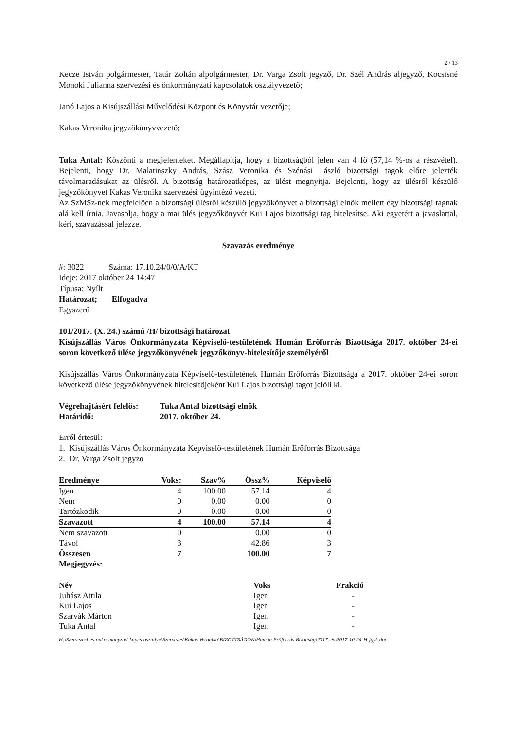2 / 13
Kecze István polgármester, Tatár Zoltán alpolgármester, Dr. Varga Zsolt jegyző, Dr. Szél András aljegyző, Kocsisné Monoki Julianna szervezési és önkormányzati kapcsolatok osztályvezető;
Janó Lajos a Kisújszállási Művelődési Központ és Könyvtár vezetője;
Kakas Veronika jegyzőkönyvvezető;
Tuka Antal: Köszönti a megjelenteket. Megállapítja, hogy a bizottságból jelen van 4 fő (57,14 %-os a részvétel). Bejelenti, hogy Dr. Malatinszky András, Szász Veronika és Szénási László bizottsági tagok előre jelezték távolmaradásukat az ülésről. A bizottság határozatképes, az ülést megnyitja. Bejelenti, hogy az ülésről készülő jegyzőkönyvet Kakas Veronika szervezési ügyintéző vezeti.
Az SzMSz-nek megfelelően a bizottsági ülésről készülő jegyzőkönyvet a bizottsági elnök mellett egy bizottsági tagnak alá kell írnia. Javasolja, hogy a mai ülés jegyzőkönyvét Kui Lajos bizottsági tag hitelesítse. Aki egyetért a javaslattal, kéri, szavazással jelezze.
Szavazás eredménye
#: 3022 Száma: 17.10.24/0/0/A/KT
Ideje: 2017 október 24 14:47
Típusa: Nyílt
Határozat; Elfogadva
Egyszerű
101/2017. (X. 24.) számú /H/ bizottsági határozat
Kisújszállás Város Önkormányzata Képviselő-testületének Humán Erőforrás Bizottsága 2017. október 24-ei soron következő ülése jegyzőkönyvének jegyzőkönyv-hitelesítője személyéről
Kisújszállás Város Önkormányzata Képviselő-testületének Humán Erőforrás Bizottsága a 2017. október 24-ei soron következő ülése jegyzőkönyvének hitelesítőjeként Kui Lajos bizottsági tagot jelöli ki.
| Végrehajtásért felelős: | Tuka Antal bizottsági elnök |
| Határidő: | 2017. október 24. |
Erről értesül:
1. Kisújszállás Város Önkormányzata Képviselő-testületének Humán Erőforrás Bizottsága
2. Dr. Varga Zsolt jegyző
| Eredménye | Voks: | Szav% | Össz% | Képviselő |
| Igen | 4 | 100.00 | 57.14 | 4 |
| Nem | 0 | 0.00 | 0.00 | 0 |
| Tartózkodik | 0 | 0.00 | 0.00 | 0 |
| Szavazott | 4 | 100.00 | 57.14 | 4 |
| Nem szavazott | 0 | | 0.00 | 0 |
| Távol | 3 | | 42.86 | 3 |
| Összesen | 7 | | 100.00 | 7 |
Megjegyzés:
| Név | Voks | Frakció |
| --- | --- | --- |
| Juhász Attila | Igen | - |
| Kui Lajos | Igen | - |
| Szarvák Márton | Igen | - |
| Tuka Antal | Igen | - |
H:\Szervezesi-es-onkormanyzati-kapcs-osztalya\Szervezes\Kakas Veronika\BIZOTTSÁGOK\Humán Erőforrás Bizottság\2017. év\2017-10-24-H-jgyk.doc